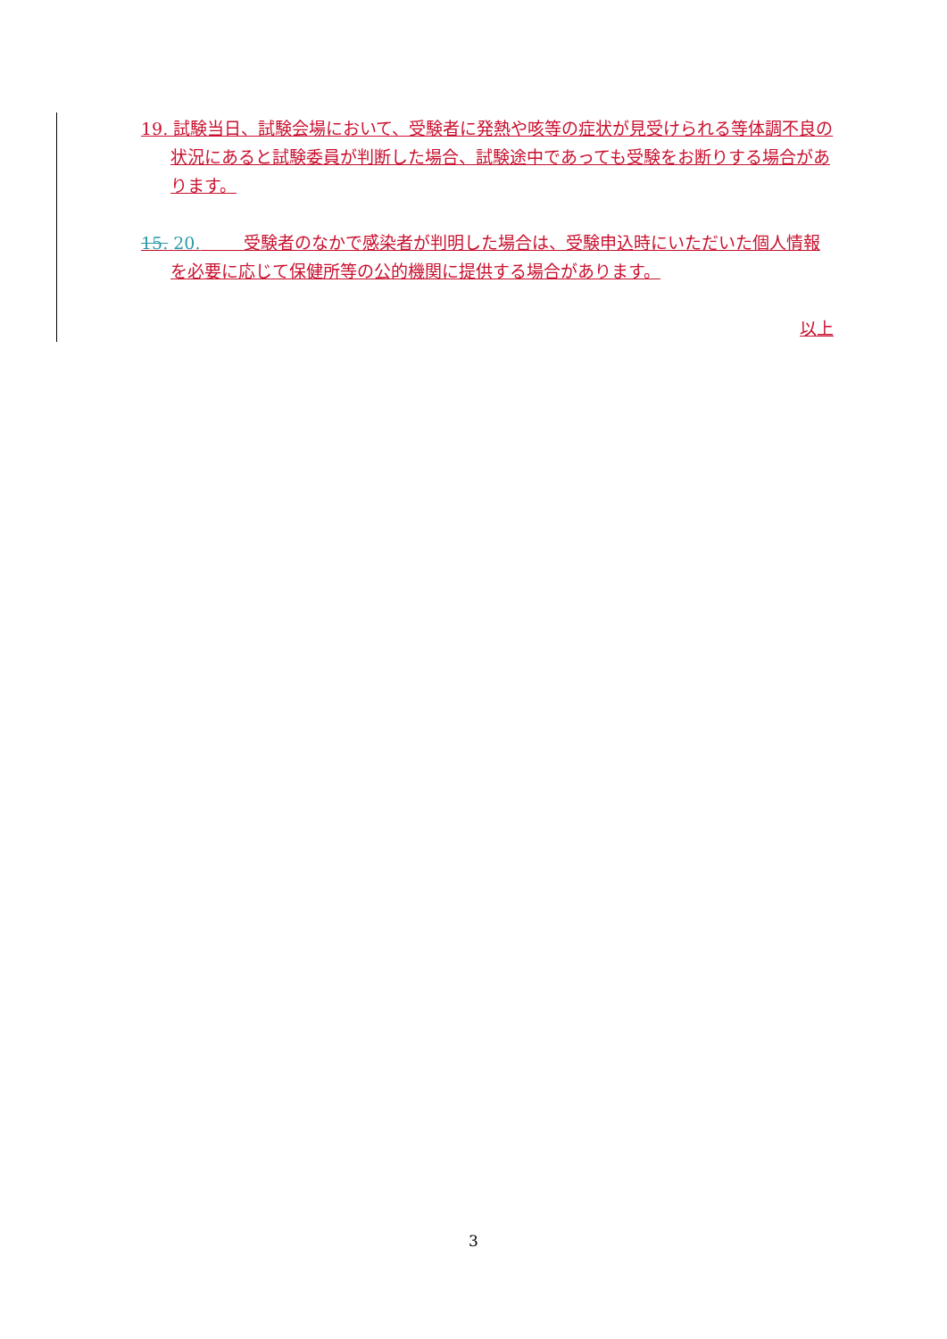19. 試験当日、試験会場において、受験者に発熱や咳等の症状が見受けられる等体調不良の状況にあると試験委員が判断した場合、試験途中であっても受験をお断りする場合があります。
15. 20. 受験者のなかで感染者が判明した場合は、受験申込時にいただいた個人情報を必要に応じて保健所等の公的機関に提供する場合があります。
以上
3